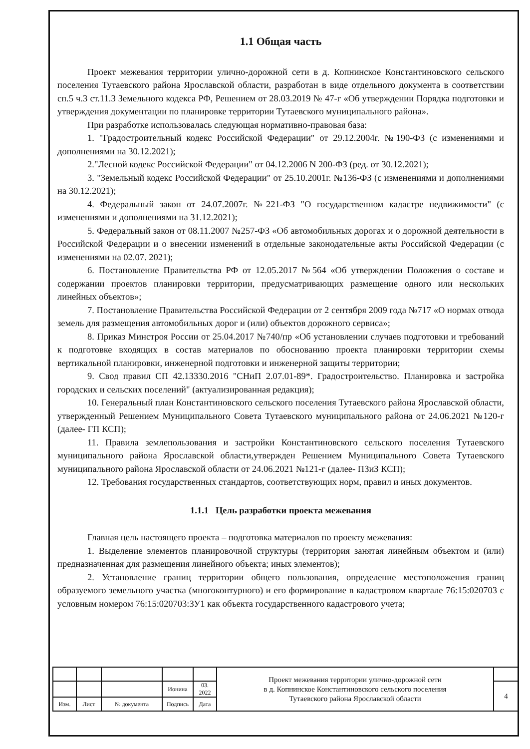1.1 Общая часть
Проект межевания территории улично-дорожной сети в д. Копнинское Константиновского сельского поселения Тутаевского района Ярославской области, разработан в виде отдельного документа в соответствии сп.5 ч.3 ст.11.3 Земельного кодекса РФ, Решением от 28.03.2019 № 47-г «Об утверждении Порядка подготовки и утверждения документации по планировке территории Тутаевского муниципального района».
При разработке использовалась следующая нормативно-правовая база:
1. "Градостроительный кодекс Российской Федерации" от 29.12.2004г. №190-ФЗ (с изменениями и дополнениями на 30.12.2021);
2."Лесной кодекс Российской Федерации" от 04.12.2006 N 200-ФЗ (ред. от 30.12.2021);
3. "Земельный кодекс Российской Федерации" от 25.10.2001г. №136-ФЗ (с изменениями и дополнениями на 30.12.2021);
4. Федеральный закон от 24.07.2007г. №221-ФЗ "О государственном кадастре недвижимости" (с изменениями и дополнениями на 31.12.2021);
5. Федеральный закон от 08.11.2007 №257-ФЗ «Об автомобильных дорогах и о дорожной деятельности в Российской Федерации и о внесении изменений в отдельные законодательные акты Российской Федерации (с изменениями на 02.07. 2021);
6. Постановление Правительства РФ от 12.05.2017 №564 «Об утверждении Положения о составе и содержании проектов планировки территории, предусматривающих размещение одного или нескольких линейных объектов»;
7. Постановление Правительства Российской Федерации от 2 сентября 2009 года №717 «О нормах отвода земель для размещения автомобильных дорог и (или) объектов дорожного сервиса»;
8. Приказ Минстроя России от 25.04.2017 №740/пр «Об установлении случаев подготовки и требований к подготовке входящих в состав материалов по обоснованию проекта планировки территории схемы вертикальной планировки, инженерной подготовки и инженерной защиты территории;
9. Свод правил СП 42.13330.2016 "СНиП 2.07.01-89*. Градостроительство. Планировка и застройка городских и сельских поселений" (актуализированная редакция);
10. Генеральный план Константиновского сельского поселения Тутаевского района Ярославской области, утвержденный Решением Муниципального Совета Тутаевского муниципального района от 24.06.2021 №120-г (далее- ГП КСП);
11. Правила землепользования и застройки Константиновского сельского поселения Тутаевского муниципального района Ярославской области,утвержден Решением Муниципального Совета Тутаевского муниципального района Ярославской области от 24.06.2021 №121-г (далее- ПЗиЗ КСП);
12. Требования государственных стандартов, соответствующих норм, правил и иных документов.
1.1.1 Цель разработки проекта межевания
Главная цель настоящего проекта – подготовка материалов по проекту межевания:
1. Выделение элементов планировочной структуры (территория занятая линейным объектом и (или) предназначенная для размещения линейного объекта; иных элементов);
2. Установление границ территории общего пользования, определение местоположения границ образуемого земельного участка (многоконтурного) и его формирование в кадастровом квартале 76:15:020703 с условным номером 76:15:020703:ЗУ1 как объекта государственного кадастрового учета;
| | | | | | Проект межевания территории улично-дорожной сети в д. Копнинское Константиновского сельского поселения Тутаевского района Ярославской области | |
| | | | Ионина | 03. 2022 | | 4 |
| Изм. | Лист | № документа | Подпись | Дата | | |